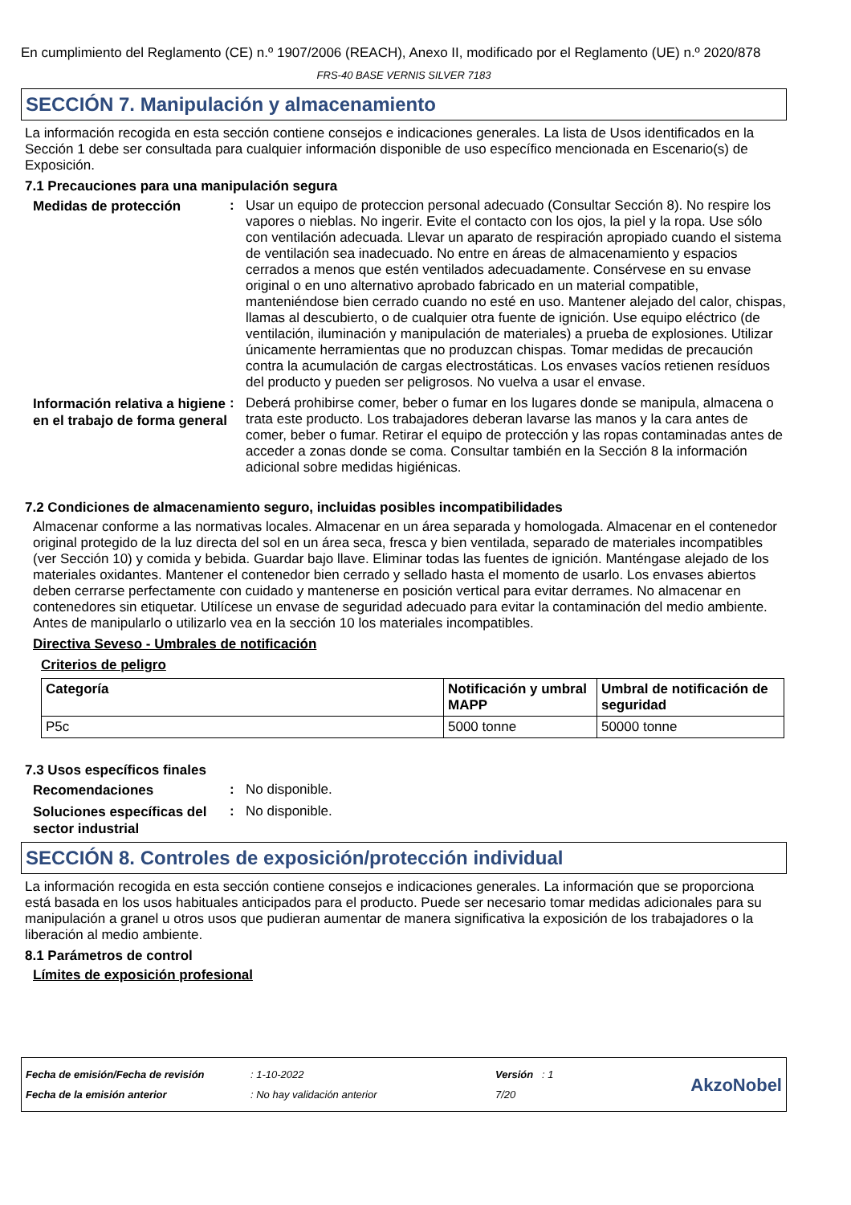En cumplimiento del Reglamento (CE) n.º 1907/2006 (REACH), Anexo II, modificado por el Reglamento (UE) n.º 2020/878
FRS-40 BASE VERNIS SILVER 7183
SECCIÓN 7. Manipulación y almacenamiento
La información recogida en esta sección contiene consejos e indicaciones generales. La lista de Usos identificados en la Sección 1 debe ser consultada para cualquier información disponible de uso específico mencionada en Escenario(s) de Exposición.
7.1 Precauciones para una manipulación segura
Medidas de protección
: Usar un equipo de proteccion personal adecuado (Consultar Sección 8). No respire los vapores o nieblas. No ingerir. Evite el contacto con los ojos, la piel y la ropa. Use sólo con ventilación adecuada. Llevar un aparato de respiración apropiado cuando el sistema de ventilación sea inadecuado. No entre en áreas de almacenamiento y espacios cerrados a menos que estén ventilados adecuadamente. Consérvese en su envase original o en uno alternativo aprobado fabricado en un material compatible, manteniéndose bien cerrado cuando no esté en uso. Mantener alejado del calor, chispas, llamas al descubierto, o de cualquier otra fuente de ignición. Use equipo eléctrico (de ventilación, iluminación y manipulación de materiales) a prueba de explosiones. Utilizar únicamente herramientas que no produzcan chispas. Tomar medidas de precaución contra la acumulación de cargas electrostáticas. Los envases vacíos retienen resíduos del producto y pueden ser peligrosos. No vuelva a usar el envase.
Información relativa a higiene en el trabajo de forma general
: Deberá prohibirse comer, beber o fumar en los lugares donde se manipula, almacena o trata este producto. Los trabajadores deberan lavarse las manos y la cara antes de comer, beber o fumar. Retirar el equipo de protección y las ropas contaminadas antes de acceder a zonas donde se coma. Consultar también en la Sección 8 la información adicional sobre medidas higiénicas.
7.2 Condiciones de almacenamiento seguro, incluidas posibles incompatibilidades
Almacenar conforme a las normativas locales. Almacenar en un área separada y homologada. Almacenar en el contenedor original protegido de la luz directa del sol en un área seca, fresca y bien ventilada, separado de materiales incompatibles (ver Sección 10) y comida y bebida. Guardar bajo llave. Eliminar todas las fuentes de ignición. Manténgase alejado de los materiales oxidantes. Mantener el contenedor bien cerrado y sellado hasta el momento de usarlo. Los envases abiertos deben cerrarse perfectamente con cuidado y mantenerse en posición vertical para evitar derrames. No almacenar en contenedores sin etiquetar. Utilícese un envase de seguridad adecuado para evitar la contaminación del medio ambiente. Antes de manipularlo o utilizarlo vea en la sección 10 los materiales incompatibles.
Directiva Seveso - Umbrales de notificación
Criterios de peligro
| Categoría | Notificación y umbral MAPP | Umbral de notificación de seguridad |
| --- | --- | --- |
| P5c | 5000 tonne | 50000 tonne |
7.3 Usos específicos finales
Recomendaciones
: No disponible.
Soluciones específicas del sector industrial
: No disponible.
SECCIÓN 8. Controles de exposición/protección individual
La información recogida en esta sección contiene consejos e indicaciones generales. La información que se proporciona está basada en los usos habituales anticipados para el producto. Puede ser necesario tomar medidas adicionales para su manipulación a granel u otros usos que pudieran aumentar de manera significativa la exposición de los trabajadores o la liberación al medio ambiente.
8.1 Parámetros de control
Límites de exposición profesional
Fecha de emisión/Fecha de revisión
Fecha de la emisión anterior
: 1-10-2022
: No hay validación anterior
Versión : 1
7/20
AkzoNobel